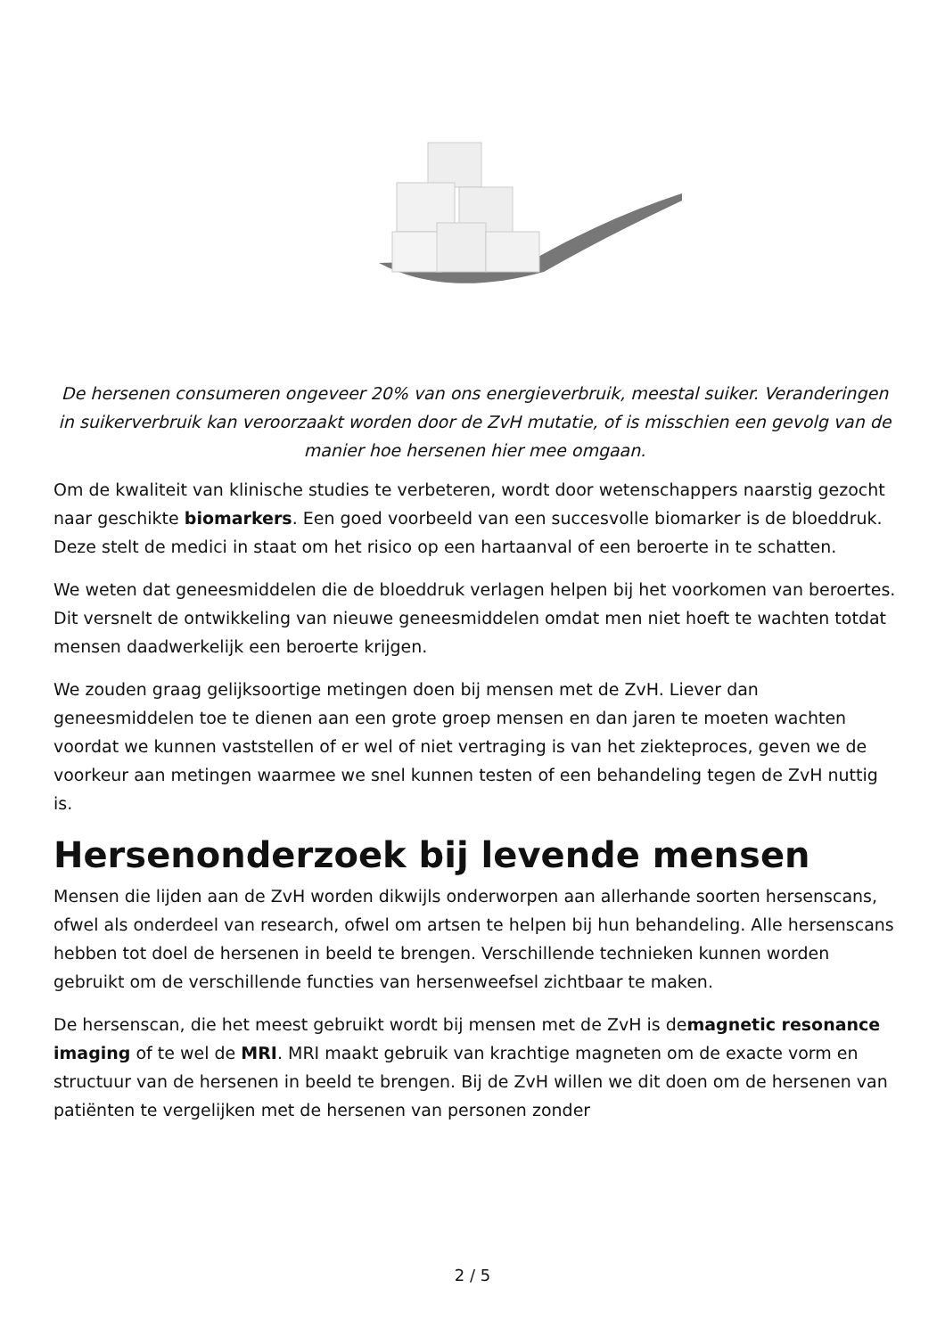De hersenen consumeren ongeveer 20% van ons energieverbruik, meestal suiker. Veranderingen in suikerverbruik kan veroorzaakt worden door de ZvH mutatie, of is misschien een gevolg van de manier hoe hersenen hier mee omgaan.
Om de kwaliteit van klinische studies te verbeteren, wordt door wetenschappers naarstig gezocht naar geschikte biomarkers. Een goed voorbeeld van een succesvolle biomarker is de bloeddruk. Deze stelt de medici in staat om het risico op een hartaanval of een beroerte in te schatten.
We weten dat geneesmiddelen die de bloeddruk verlagen helpen bij het voorkomen van beroertes. Dit versnelt de ontwikkeling van nieuwe geneesmiddelen omdat men niet hoeft te wachten totdat mensen daadwerkelijk een beroerte krijgen.
We zouden graag gelijksoortige metingen doen bij mensen met de ZvH. Liever dan geneesmiddelen toe te dienen aan een grote groep mensen en dan jaren te moeten wachten voordat we kunnen vaststellen of er wel of niet vertraging is van het ziekteproces, geven we de voorkeur aan metingen waarmee we snel kunnen testen of een behandeling tegen de ZvH nuttig is.
Hersenonderzoek bij levende mensen
Mensen die lijden aan de ZvH worden dikwijls onderworpen aan allerhande soorten hersenscans, ofwel als onderdeel van research, ofwel om artsen te helpen bij hun behandeling. Alle hersenscans hebben tot doel de hersenen in beeld te brengen. Verschillende technieken kunnen worden gebruikt om de verschillende functies van hersenweefsel zichtbaar te maken.
De hersenscan, die het meest gebruikt wordt bij mensen met de ZvH is demagnetic resonance imaging of te wel de MRI. MRI maakt gebruik van krachtige magneten om de exacte vorm en structuur van de hersenen in beeld te brengen. Bij de ZvH willen we dit doen om de hersenen van patiënten te vergelijken met de hersenen van personen zonder
2 / 5